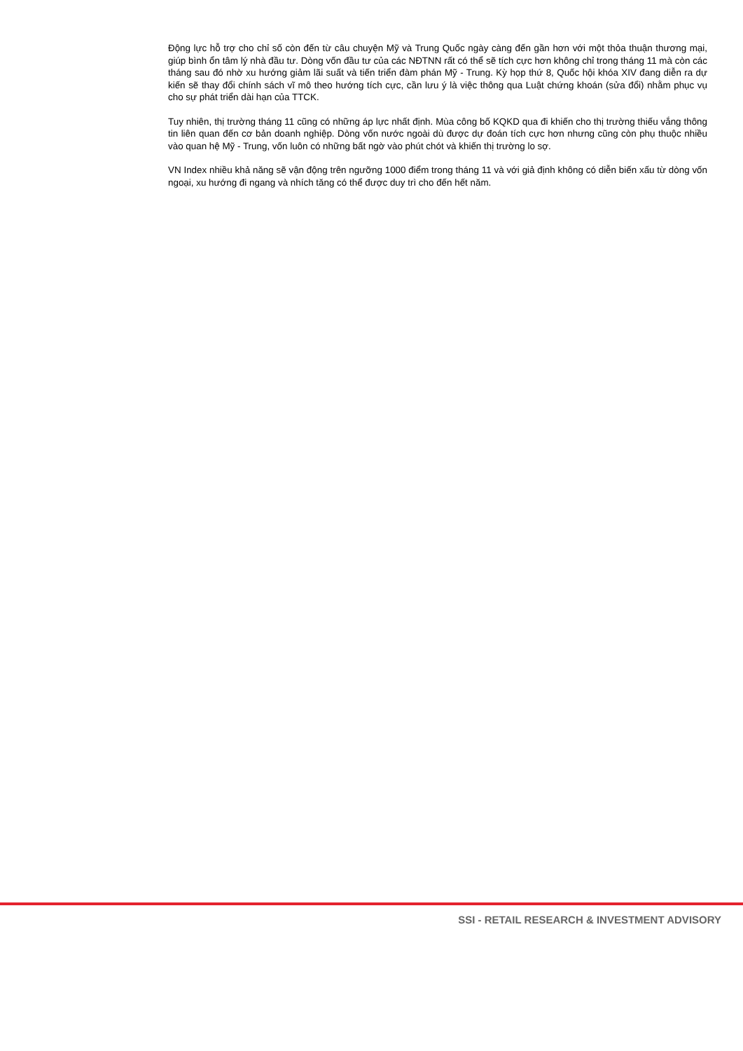Động lực hỗ trợ cho chỉ số còn đến từ câu chuyện Mỹ và Trung Quốc ngày càng đến gần hơn với một thỏa thuận thương mại, giúp bình ổn tâm lý nhà đầu tư. Dòng vốn đầu tư của các NĐTNN rất có thể sẽ tích cực hơn không chỉ trong tháng 11 mà còn các tháng sau đó nhờ xu hướng giảm lãi suất và tiến triển đàm phán Mỹ - Trung. Kỳ họp thứ 8, Quốc hội khóa XIV đang diễn ra dự kiến sẽ thay đổi chính sách vĩ mô theo hướng tích cực, cần lưu ý là việc thông qua Luật chứng khoán (sửa đổi) nhằm phục vụ cho sự phát triển dài hạn của TTCK.
Tuy nhiên, thị trường tháng 11 cũng có những áp lực nhất định. Mùa công bố KQKD qua đi khiến cho thị trường thiếu vắng thông tin liên quan đến cơ bản doanh nghiệp. Dòng vốn nước ngoài dù được dự đoán tích cực hơn nhưng cũng còn phụ thuộc nhiều vào quan hệ Mỹ - Trung, vốn luôn có những bất ngờ vào phút chót và khiến thị trường lo sợ.
VN Index nhiều khả năng sẽ vận động trên ngưỡng 1000 điểm trong tháng 11 và với giả định không có diễn biến xấu từ dòng vốn ngoại, xu hướng đi ngang và nhích tăng có thể được duy trì cho đến hết năm.
SSI - RETAIL RESEARCH & INVESTMENT ADVISORY